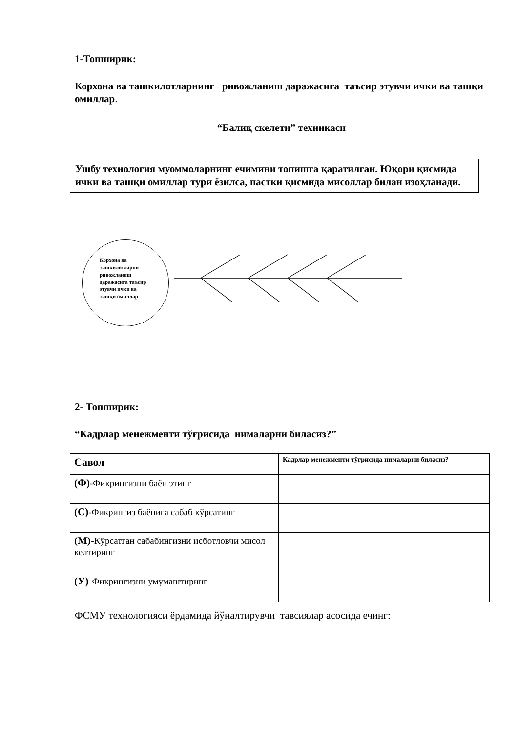1-Топширик:
Корхона ва ташкилотларнинг ривожланиш даражасига таъсир этувчи ички ва ташқи омиллар.
“Балиқ скелети” техникаси
Ушбу технология муоммоларнинг ечимини топишга қаратилган. Юқори қисмида ички ва ташқи омиллар тури ёзилса, пастки қисмида мисоллар билан изоҳланади.
Корхона ва ташкилотларни ривожланиш даражасига таъсир этувчи ички ва ташқи омиллар.
2- Топширик:
“Кадрлар менежменти тўғрисида нималарни биласиз?”
| Савол | Кадрлар менежменти тўғрисида нималарни биласиз? |
| --- | --- |
| (Ф) -Фикрингизни баён этинг | |
| (С) -Фикрингиз баёнига сабаб кўрсатинг | |
| (М)- Кўрсатган сабабингизни исботловчи мисол келтиринг | |
| (У)- Фикрингизни умумаштиринг | |
ФСМУ технологияси ёрдамида йўналтирувчи тавсиялар асосида ечинг: